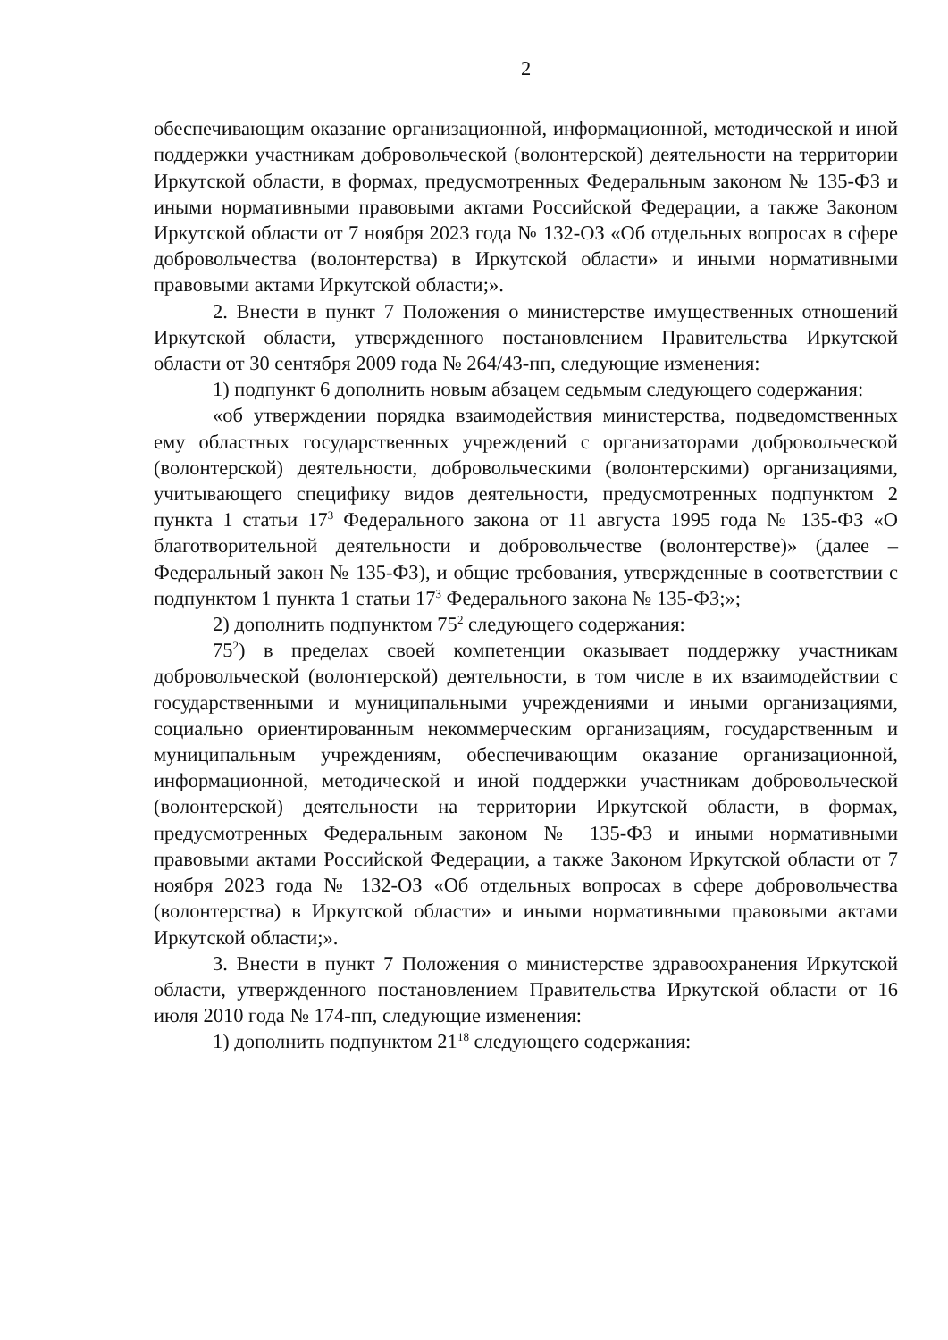2
обеспечивающим оказание организационной, информационной, методической и иной поддержки участникам добровольческой (волонтерской) деятельности на территории Иркутской области, в формах, предусмотренных Федеральным законом № 135-ФЗ и иными нормативными правовыми актами Российской Федерации, а также Законом Иркутской области от 7 ноября 2023 года № 132-ОЗ «Об отдельных вопросах в сфере добровольчества (волонтерства) в Иркутской области» и иными нормативными правовыми актами Иркутской области;».
2. Внести в пункт 7 Положения о министерстве имущественных отношений Иркутской области, утвержденного постановлением Правительства Иркутской области от 30 сентября 2009 года № 264/43-пп, следующие изменения:
1) подпункт 6 дополнить новым абзацем седьмым следующего содержания:
«об утверждении порядка взаимодействия министерства, подведомственных ему областных государственных учреждений с организаторами добровольческой (волонтерской) деятельности, добровольческими (волонтерскими) организациями, учитывающего специфику видов деятельности, предусмотренных подпунктом 2 пункта 1 статьи 17<sup>3</sup> Федерального закона от 11 августа 1995 года № 135-ФЗ «О благотворительной деятельности и добровольчестве (волонтерстве)» (далее – Федеральный закон № 135-ФЗ), и общие требования, утвержденные в соответствии с подпунктом 1 пункта 1 статьи 17<sup>3</sup> Федерального закона № 135-ФЗ;»;
2) дополнить подпунктом 75<sup>2</sup> следующего содержания:
75<sup>2</sup>) в пределах своей компетенции оказывает поддержку участникам добровольческой (волонтерской) деятельности, в том числе в их взаимодействии с государственными и муниципальными учреждениями и иными организациями, социально ориентированным некоммерческим организациям, государственным и муниципальным учреждениям, обеспечивающим оказание организационной, информационной, методической и иной поддержки участникам добровольческой (волонтерской) деятельности на территории Иркутской области, в формах, предусмотренных Федеральным законом № 135-ФЗ и иными нормативными правовыми актами Российской Федерации, а также Законом Иркутской области от 7 ноября 2023 года № 132-ОЗ «Об отдельных вопросах в сфере добровольчества (волонтерства) в Иркутской области» и иными нормативными правовыми актами Иркутской области;».
3. Внести в пункт 7 Положения о министерстве здравоохранения Иркутской области, утвержденного постановлением Правительства Иркутской области от 16 июля 2010 года № 174-пп, следующие изменения:
1) дополнить подпунктом 21<sup>18</sup> следующего содержания: